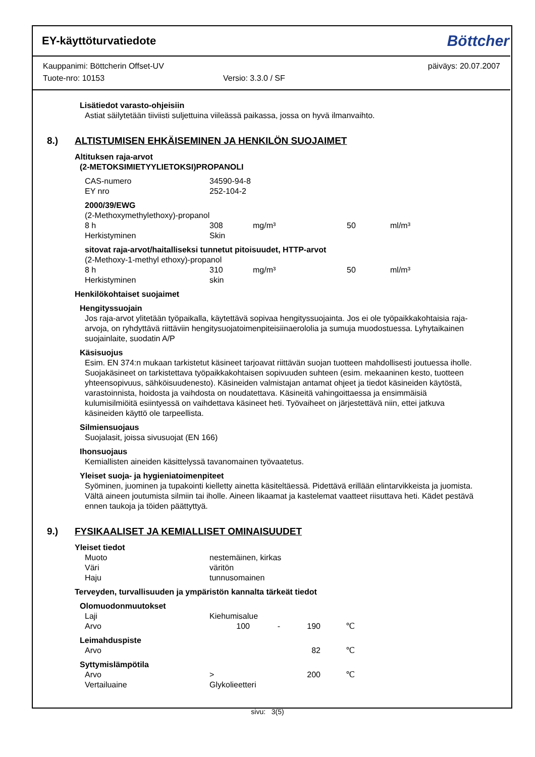EY-käyttöturvatiedote
Böttcher
Kauppanimi: Böttcherin Offset-UV päiväys: 20.07.2007
Tuote-nro: 10153 Versio: 3.3.0 / SF
Lisätiedot varasto-ohjeisiin
Astiat säilytetään tiiviisti suljettuina viileässä paikassa, jossa on hyvä ilmanvaihto.
8.) ALTISTUMISEN EHKÄISEMINEN JA HENKILÖN SUOJAIMET
Altituksen raja-arvot
(2-METOKSIMIETYYLIETOKSI)PROPANOLI
| CAS-numero | 34590-94-8 |
| EY nro | 252-104-2 |
2000/39/EWG
(2-Methoxymethylethoxy)-propanol
| 8 h | 308 | mg/m³ | 50 | ml/m³ |
| Herkistyminen | Skin | | | |
sitovat raja-arvot/haitalliseksi tunnetut pitoisuudet, HTTP-arvot
(2-Methoxy-1-methyl ethoxy)-propanol
| 8 h | 310 | mg/m³ | 50 | ml/m³ |
| Herkistyminen | skin | | | |
Henkilökohtaiset suojaimet
Hengityssuojain
Jos raja-arvot ylitetään työpaikalla, käytettävä sopivaa hengityssuojainta. Jos ei ole työpaikkakohtaisia raja-arvoja, on ryhdyttävä riittäviin hengitysuojatoimenpiteisiinaerololia ja sumuja muodostuessa. Lyhytaikainen suojainlaite, suodatin A/P
Käsisuojus
Esim. EN 374:n mukaan tarkistetut käsineet tarjoavat riittävän suojan tuotteen mahdollisesti joutuessa iholle. Suojakäsineet on tarkistettava työpaikkakohtaisen sopivuuden suhteen (esim. mekaaninen kesto, tuotteen yhteensopivuus, sähköisuudenesto). Käsineiden valmistajan antamat ohjeet ja tiedot käsineiden käytöstä, varastoinnista, hoidosta ja vaihdosta on noudatettava. Käsineitä vahingoittaessa ja ensimmäisiä kulumisilmiöitä esiintyessä on vaihdettava käsineet heti. Työvaiheet on järjestettävä niin, ettei jatkuva käsineiden käyttö ole tarpeellista.
Silmiensuojaus
Suojalasit, joissa sivusuojat (EN 166)
Ihonsuojaus
Kemiallisten aineiden käsittelyssä tavanomainen työvaatetus.
Yleiset suoja- ja hygieniatoimenpiteet
Syöminen, juominen ja tupakointi kielletty ainetta käsiteltäessä. Pidettävä erillään elintarvikkeista ja juomista. Vältä aineen joutumista silmiin tai iholle. Aineen likaamat ja kastelemat vaatteet riisuttava heti. Kädet pestävä ennen taukoja ja töiden päättyttyä.
9.) FYSIKAALISET JA KEMIALLISET OMINAISUUDET
Yleiset tiedot
| Muoto | nestemäinen, kirkas |
| Väri | väritön |
| Haju | tunnusomainen |
Terveyden, turvallisuuden ja ympäristön kannalta tärkeät tiedot
Olomuodonmuutokset
| Laji | Kiehumisalue | | | |
| Arvo | 100 | - | 190 | ℃ |
Leimahduspiste
| Arvo | | | 82 | ℃ |
Syttymislämpötila
| Arvo | > | | 200 | ℃ |
| Vertailuaine | Glykolieetteri | | | |
sivu: 3(5)